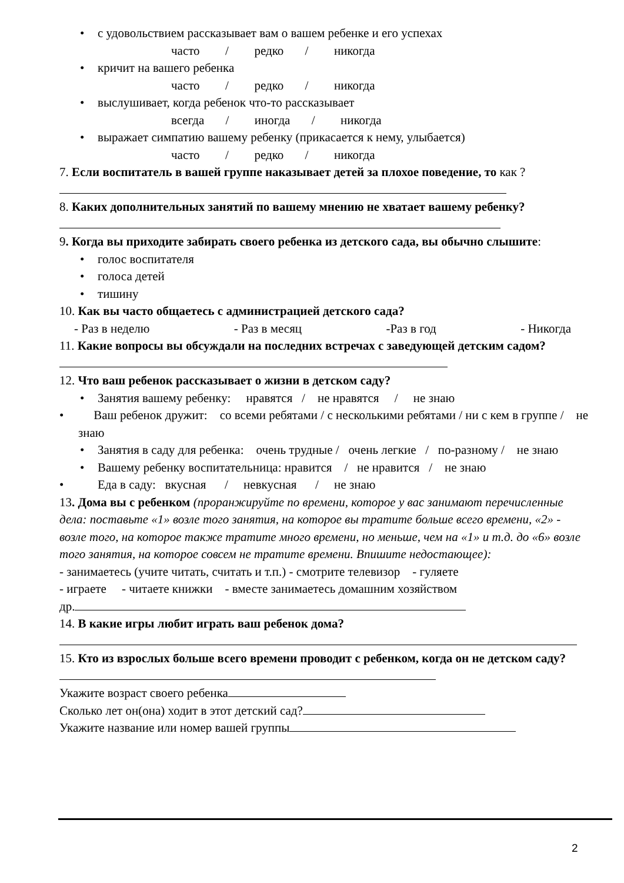• с удовольствием рассказывает вам о вашем ребенке и его успехах
часто / редко / никогда
• кричит на вашего ребенка
часто / редко / никогда
• выслушивает, когда ребенок что-то рассказывает
всегда / иногда / никогда
• выражает симпатию вашему ребенку (прикасается к нему, улыбается)
часто / редко / никогда
7. Если воспитатель в вашей группе наказывает детей за плохое поведение, то как ?
8. Каких дополнительных занятий по вашему мнению не хватает вашему ребенку?
9. Когда вы приходите забирать своего ребенка из детского сада, вы обычно слышите:
• голос воспитателя
• голоса детей
• тишину
10. Как вы часто общаетесь с администрацией детского сада?
- Раз в неделю - Раз в месяц -Раз в год - Никогда
11. Какие вопросы вы обсуждали на последних встречах с заведующей детским садом?
12. Что ваш ребенок рассказывает о жизни в детском саду?
• Занятия вашему ребенку: нравятся / не нравятся / не знаю
• Ваш ребенок дружит: со всеми ребятами / с несколькими ребятами / ни с кем в группе / не знаю
• Занятия в саду для ребенка: очень трудные / очень легкие / по-разному / не знаю
• Вашему ребенку воспитательница: нравится / не нравится / не знаю
• Еда в саду: вкусная / невкусная / не знаю
13. Дома вы с ребенком (проранжируйте по времени, которое у вас занимают перечисленные дела: поставьте «1» возле того занятия, на которое вы тратите больше всего времени, «2» - возле того, на которое также тратите много времени, но меньше, чем на «1» и т.д. до «6» возле того занятия, на которое совсем не тратите времени. Впишите недостающее):
- занимаетесь (учите читать, считать и т.п.) - смотрите телевизор - гуляете
- играете - читаете книжки - вместе занимаетесь домашним хозяйством
др.
14. В какие игры любит играть ваш ребенок дома?
15. Кто из взрослых больше всего времени проводит с ребенком, когда он не детском саду?
Укажите возраст своего ребенка
Сколько лет он(она) ходит в этот детский сад?
Укажите название или номер вашей группы
2